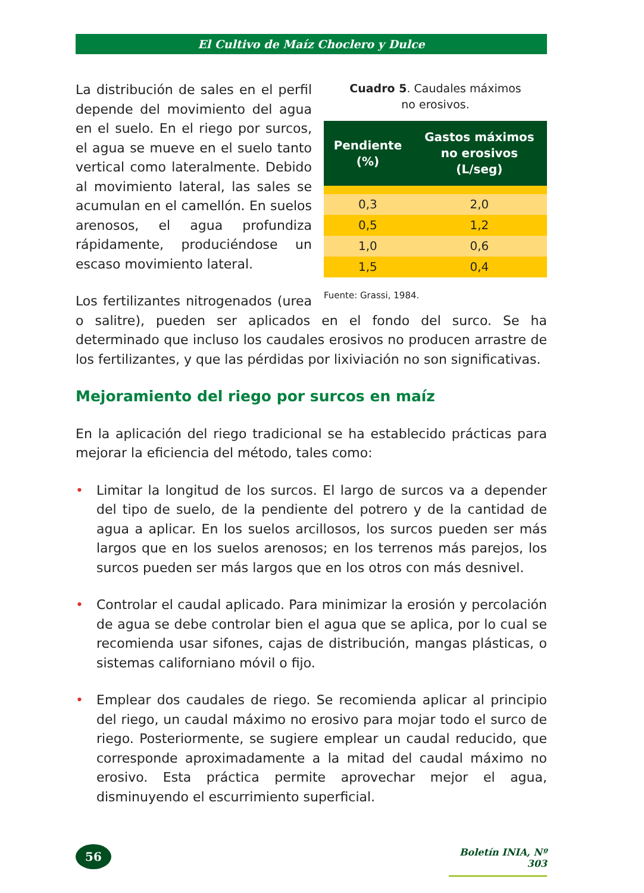El Cultivo de Maíz Choclero y Dulce
Cuadro 5. Caudales máximos
no erosivos.
| Pendiente (%) | Gastos máximos no erosivos (L/seg) |
| --- | --- |
| 0,3 | 2,0 |
| 0,5 | 1,2 |
| 1,0 | 0,6 |
| 1,5 | 0,4 |
Fuente: Grassi, 1984.
La distribución de sales en el perfil depende del movimiento del agua en el suelo. En el riego por surcos, el agua se mueve en el suelo tanto vertical como lateralmente. Debido al movimiento lateral, las sales se acumulan en el camellón. En suelos arenosos, el agua profundiza rápidamente, produciéndose un escaso movimiento lateral.
Los fertilizantes nitrogenados (urea o salitre), pueden ser aplicados en el fondo del surco. Se ha determinado que incluso los caudales erosivos no producen arrastre de los fertilizantes, y que las pérdidas por lixiviación no son significativas.
Mejoramiento del riego por surcos en maíz
En la aplicación del riego tradicional se ha establecido prácticas para mejorar la eficiencia del método, tales como:
• Limitar la longitud de los surcos. El largo de surcos va a depender del tipo de suelo, de la pendiente del potrero y de la cantidad de agua a aplicar. En los suelos arcillosos, los surcos pueden ser más largos que en los suelos arenosos; en los terrenos más parejos, los surcos pueden ser más largos que en los otros con más desnivel.
• Controlar el caudal aplicado. Para minimizar la erosión y percolación de agua se debe controlar bien el agua que se aplica, por lo cual se recomienda usar sifones, cajas de distribución, mangas plásticas, o sistemas californiano móvil o fijo.
• Emplear dos caudales de riego. Se recomienda aplicar al principio del riego, un caudal máximo no erosivo para mojar todo el surco de riego. Posteriormente, se sugiere emplear un caudal reducido, que corresponde aproximadamente a la mitad del caudal máximo no erosivo. Esta práctica permite aprovechar mejor el agua, disminuyendo el escurrimiento superficial.
56
Boletín INIA, Nº 303